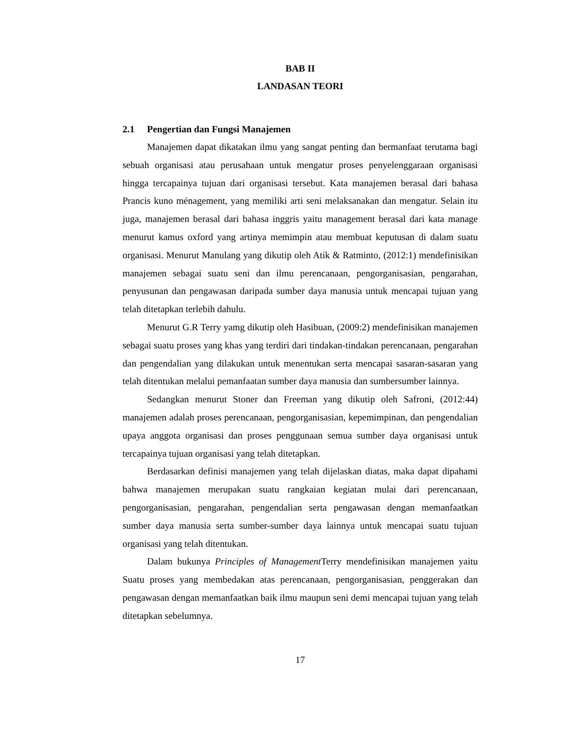BAB II
LANDASAN TEORI
2.1 Pengertian dan Fungsi Manajemen
Manajemen dapat dikatakan ilmu yang sangat penting dan bermanfaat terutama bagi sebuah organisasi atau perusahaan untuk mengatur proses penyelenggaraan organisasi hingga tercapainya tujuan dari organisasi tersebut. Kata manajemen berasal dari bahasa Prancis kuno ménagement, yang memiliki arti seni melaksanakan dan mengatur. Selain itu juga, manajemen berasal dari bahasa inggris yaitu management berasal dari kata manage menurut kamus oxford yang artinya memimpin atau membuat keputusan di dalam suatu organisasi. Menurut Manulang yang dikutip oleh Atik & Ratminto, (2012:1) mendefinisikan manajemen sebagai suatu seni dan ilmu perencanaan, pengorganisasian, pengarahan, penyusunan dan pengawasan daripada sumber daya manusia untuk mencapai tujuan yang telah ditetapkan terlebih dahulu.
Menurut G.R Terry yamg dikutip oleh Hasibuan, (2009:2) mendefinisikan manajemen sebagai suatu proses yang khas yang terdiri dari tindakan-tindakan perencanaan, pengarahan dan pengendalian yang dilakukan untuk menentukan serta mencapai sasaran-sasaran yang telah ditentukan melalui pemanfaatan sumber daya manusia dan sumbersumber lainnya.
Sedangkan menurut Stoner dan Freeman yang dikutip oleh Safroni, (2012:44) manajemen adalah proses perencanaan, pengorganisasian, kepemimpinan, dan pengendalian upaya anggota organisasi dan proses penggunaan semua sumber daya organisasi untuk tercapainya tujuan organisasi yang telah ditetapkan.
Berdasarkan definisi manajemen yang telah dijelaskan diatas, maka dapat dipahami bahwa manajemen merupakan suatu rangkaian kegiatan mulai dari perencanaan, pengorganisasian, pengarahan, pengendalian serta pengawasan dengan memanfaatkan sumber daya manusia serta sumber-sumber daya lainnya untuk mencapai suatu tujuan organisasi yang telah ditentukan.
Dalam bukunya Principles of Management Terry mendefinisikan manajemen yaitu Suatu proses yang membedakan atas perencanaan, pengorganisasian, penggerakan dan pengawasan dengan memanfaatkan baik ilmu maupun seni demi mencapai tujuan yang telah ditetapkan sebelumnya.
17